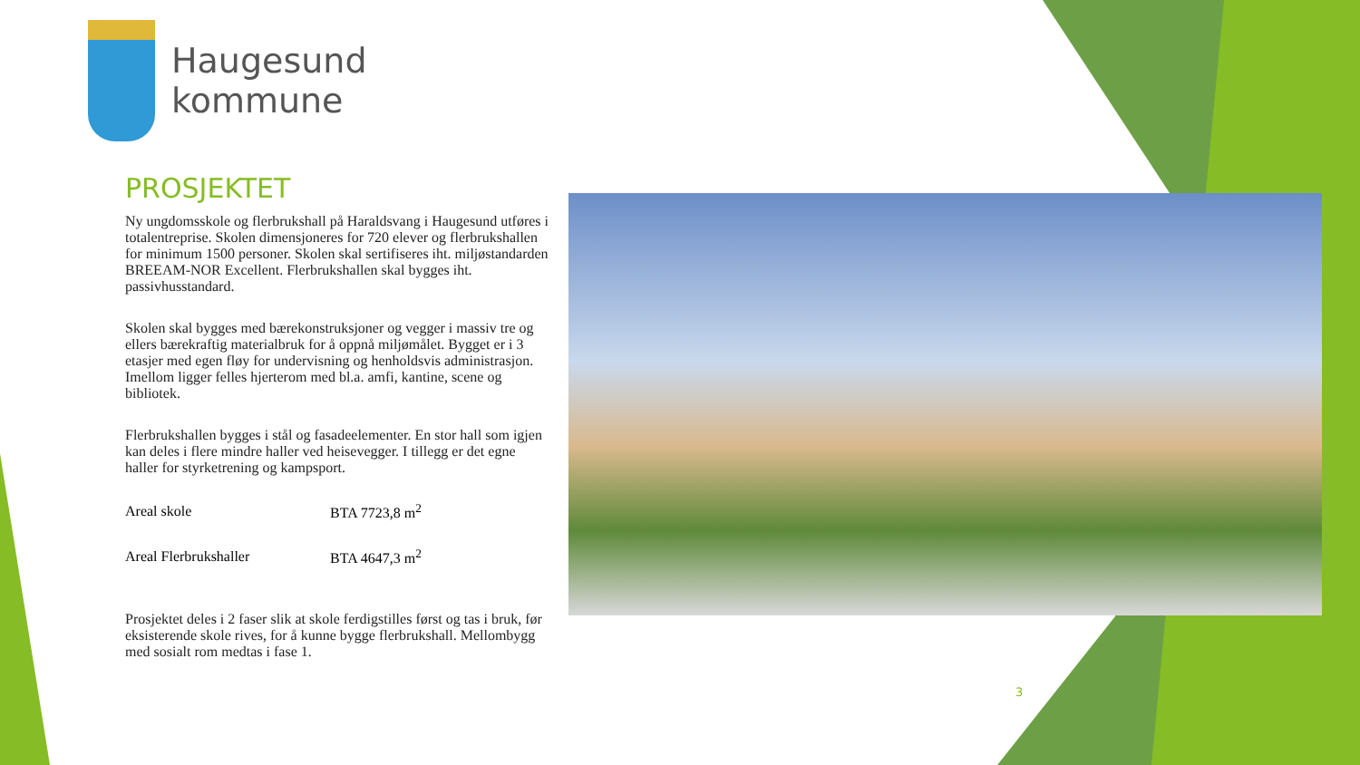Haugesund
kommune
PROSJEKTET
Ny ungdomsskole og flerbrukshall på Haraldsvang i Haugesund utføres i totalentreprise. Skolen dimensjoneres for 720 elever og flerbrukshallen for minimum 1500 personer. Skolen skal sertifiseres iht. miljøstandarden BREEAM-NOR Excellent. Flerbrukshallen skal bygges iht. passivhusstandard.
Skolen skal bygges med bærekonstruksjoner og vegger i massiv tre og ellers bærekraftig materialbruk for å oppnå miljømålet. Bygget er i 3 etasjer med egen fløy for undervisning og henholdsvis administrasjon. Imellom ligger felles hjerterom med bl.a. amfi, kantine, scene og bibliotek.
Flerbrukshallen bygges i stål og fasadeelementer. En stor hall som igjen kan deles i flere mindre haller ved heisevegger. I tillegg er det egne haller for styrketrening og kampsport.
| Areal skole | BTA 7723,8 m<sup>2</sup> |
| Areal Flerbrukshaller | BTA 4647,3 m<sup>2</sup> |
Prosjektet deles i 2 faser slik at skole ferdigstilles først og tas i bruk, før eksisterende skole rives, for å kunne bygge flerbrukshall. Mellombygg med sosialt rom medtas i fase 1.
3